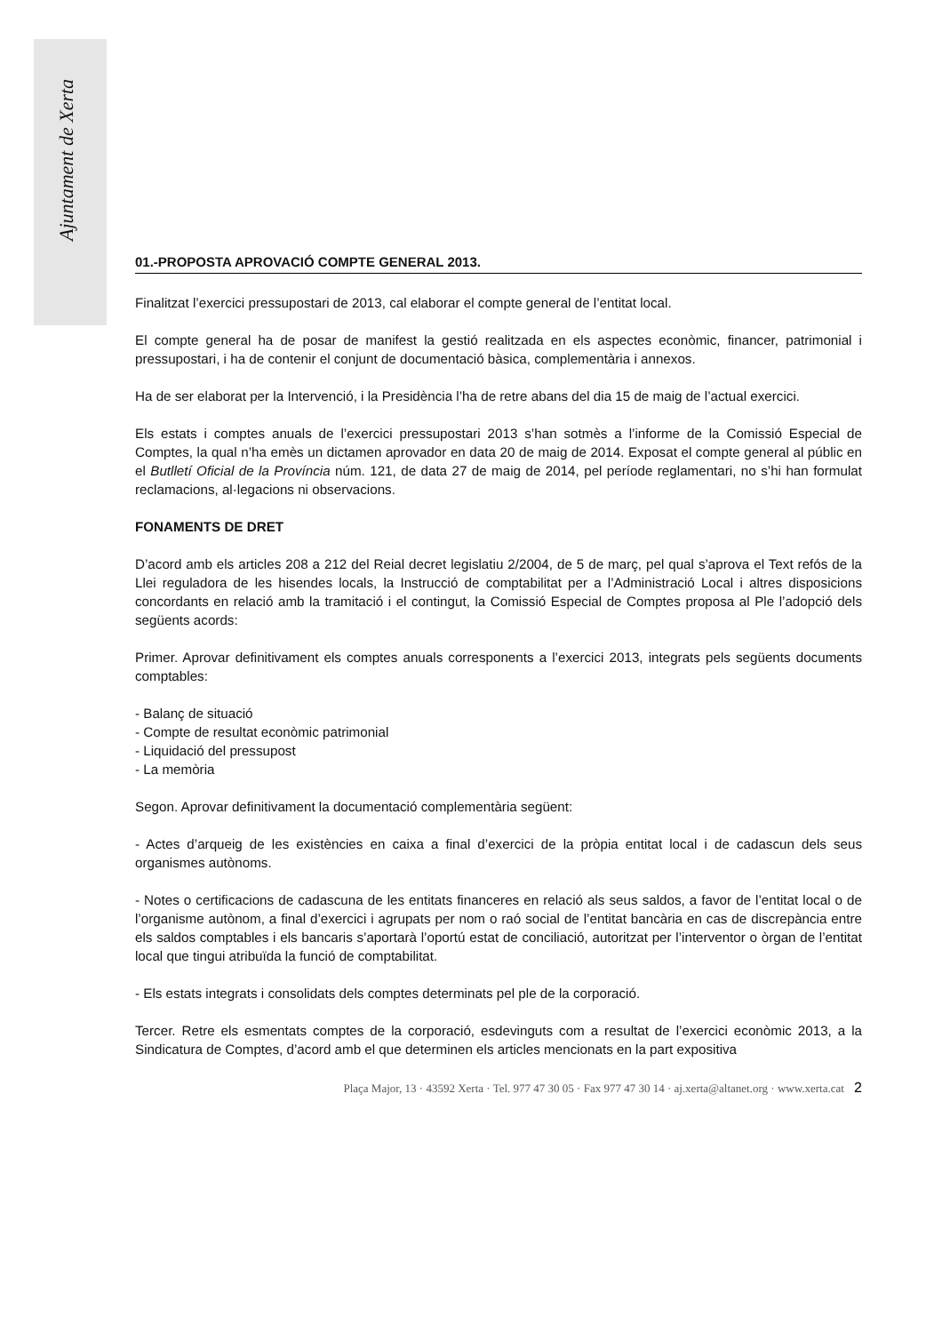Ajuntament de Xerta
01.-PROPOSTA APROVACIÓ COMPTE GENERAL 2013.
Finalitzat l’exercici pressupostari de 2013, cal elaborar el compte general de l’entitat local.
El compte general ha de posar de manifest la gestió realitzada en els aspectes econòmic, financer, patrimonial i pressupostari, i ha de contenir el conjunt de documentació bàsica, complementària i annexos.
Ha de ser elaborat per la Intervenció, i la Presidència l’ha de retre abans del dia 15 de maig de l’actual exercici.
Els estats i comptes anuals de l’exercici pressupostari 2013 s’han sotmès a l’informe de la Comissió Especial de Comptes, la qual n’ha emès un dictamen aprovador en data 20 de maig de 2014. Exposat el compte general al públic en el Butlletí Oficial de la Província núm. 121, de data 27 de maig de 2014, pel període reglamentari, no s’hi han formulat reclamacions, al·legacions ni observacions.
FONAMENTS DE DRET
D’acord amb els articles 208 a 212 del Reial decret legislatiu 2/2004, de 5 de març, pel qual s’aprova el Text refós de la Llei reguladora de les hisendes locals, la Instrucció de comptabilitat per a l’Administració Local i altres disposicions concordants en relació amb la tramitació i el contingut, la Comissió Especial de Comptes proposa al Ple l’adopció dels següents acords:
Primer. Aprovar definitivament els comptes anuals corresponents a l’exercici 2013, integrats pels següents documents comptables:
- Balanç de situació
- Compte de resultat econòmic patrimonial
- Liquidació del pressupost
- La memòria
Segon. Aprovar definitivament la documentació complementària següent:
- Actes d’arqueig de les existències en caixa a final d’exercici de la pròpia entitat local i de cadascun dels seus organismes autònoms.
- Notes o certificacions de cadascuna de les entitats financeres en relació als seus saldos, a favor de l’entitat local o de l’organisme autònom, a final d’exercici i agrupats per nom o raó social de l’entitat bancària en cas de discrepància entre els saldos comptables i els bancaris s’aportarà l’oportú estat de conciliació, autoritzat per l’interventor o òrgan de l’entitat local que tingui atribuïda la funció de comptabilitat.
- Els estats integrats i consolidats dels comptes determinats pel ple de la corporació.
Tercer. Retre els esmentats comptes de la corporació, esdevinguts com a resultat de l’exercici econòmic 2013, a la Sindicatura de Comptes, d’acord amb el que determinen els articles mencionats en la part expositiva
Plaça Major, 13 · 43592 Xerta · Tel. 977 47 30 05 · Fax 977 47 30 14 · aj.xerta@altanet.org · www.xerta.cat 2